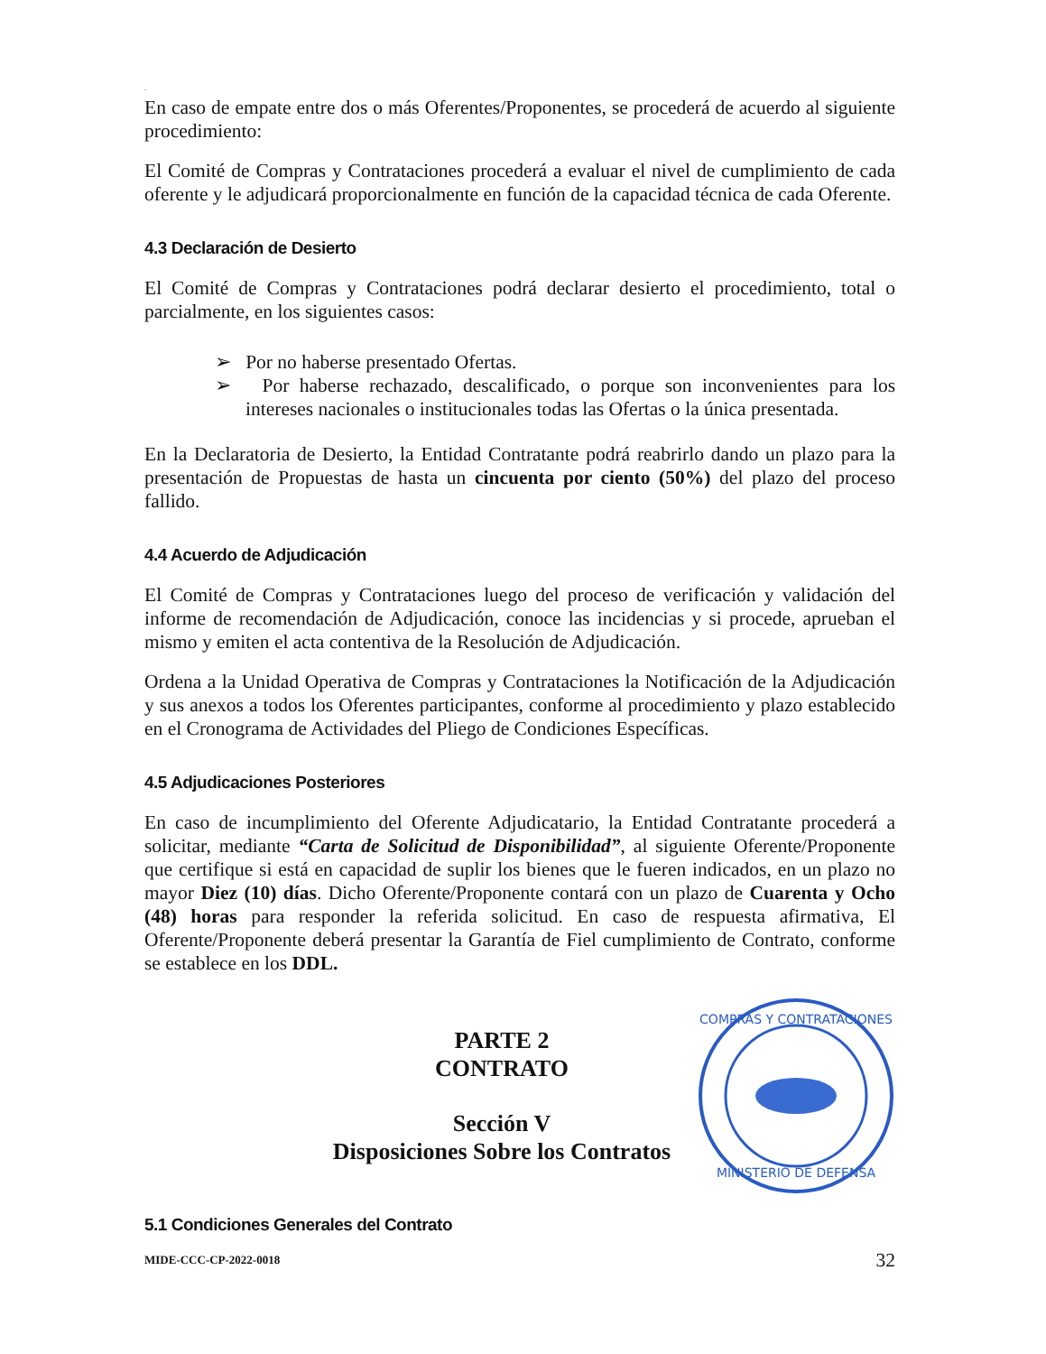.
En caso de empate entre dos o más Oferentes/Proponentes, se procederá de acuerdo al siguiente procedimiento:
El Comité de Compras y Contrataciones procederá a evaluar el nivel de cumplimiento de cada oferente y le adjudicará proporcionalmente en función de la capacidad técnica de cada Oferente.
4.3 Declaración de Desierto
El Comité de Compras y Contrataciones podrá declarar desierto el procedimiento, total o parcialmente, en los siguientes casos:
➢ Por no haberse presentado Ofertas.
➢ Por haberse rechazado, descalificado, o porque son inconvenientes para los intereses nacionales o institucionales todas las Ofertas o la única presentada.
En la Declaratoria de Desierto, la Entidad Contratante podrá reabrirlo dando un plazo para la presentación de Propuestas de hasta un cincuenta por ciento (50%) del plazo del proceso fallido.
4.4 Acuerdo de Adjudicación
El Comité de Compras y Contrataciones luego del proceso de verificación y validación del informe de recomendación de Adjudicación, conoce las incidencias y si procede, aprueban el mismo y emiten el acta contentiva de la Resolución de Adjudicación.
Ordena a la Unidad Operativa de Compras y Contrataciones la Notificación de la Adjudicación y sus anexos a todos los Oferentes participantes, conforme al procedimiento y plazo establecido en el Cronograma de Actividades del Pliego de Condiciones Específicas.
4.5 Adjudicaciones Posteriores
En caso de incumplimiento del Oferente Adjudicatario, la Entidad Contratante procederá a solicitar, mediante “Carta de Solicitud de Disponibilidad”, al siguiente Oferente/Proponente que certifique si está en capacidad de suplir los bienes que le fueren indicados, en un plazo no mayor Diez (10) días. Dicho Oferente/Proponente contará con un plazo de Cuarenta y Ocho (48) horas para responder la referida solicitud. En caso de respuesta afirmativa, El Oferente/Proponente deberá presentar la Garantía de Fiel cumplimiento de Contrato, conforme se establece en los DDL.
PARTE 2
CONTRATO
Sección V
Disposiciones Sobre los Contratos
COMPRAS Y CONTRATACIONES
MINISTERIO DE DEFENSA
5.1 Condiciones Generales del Contrato
MIDE-CCC-CP-2022-0018 32